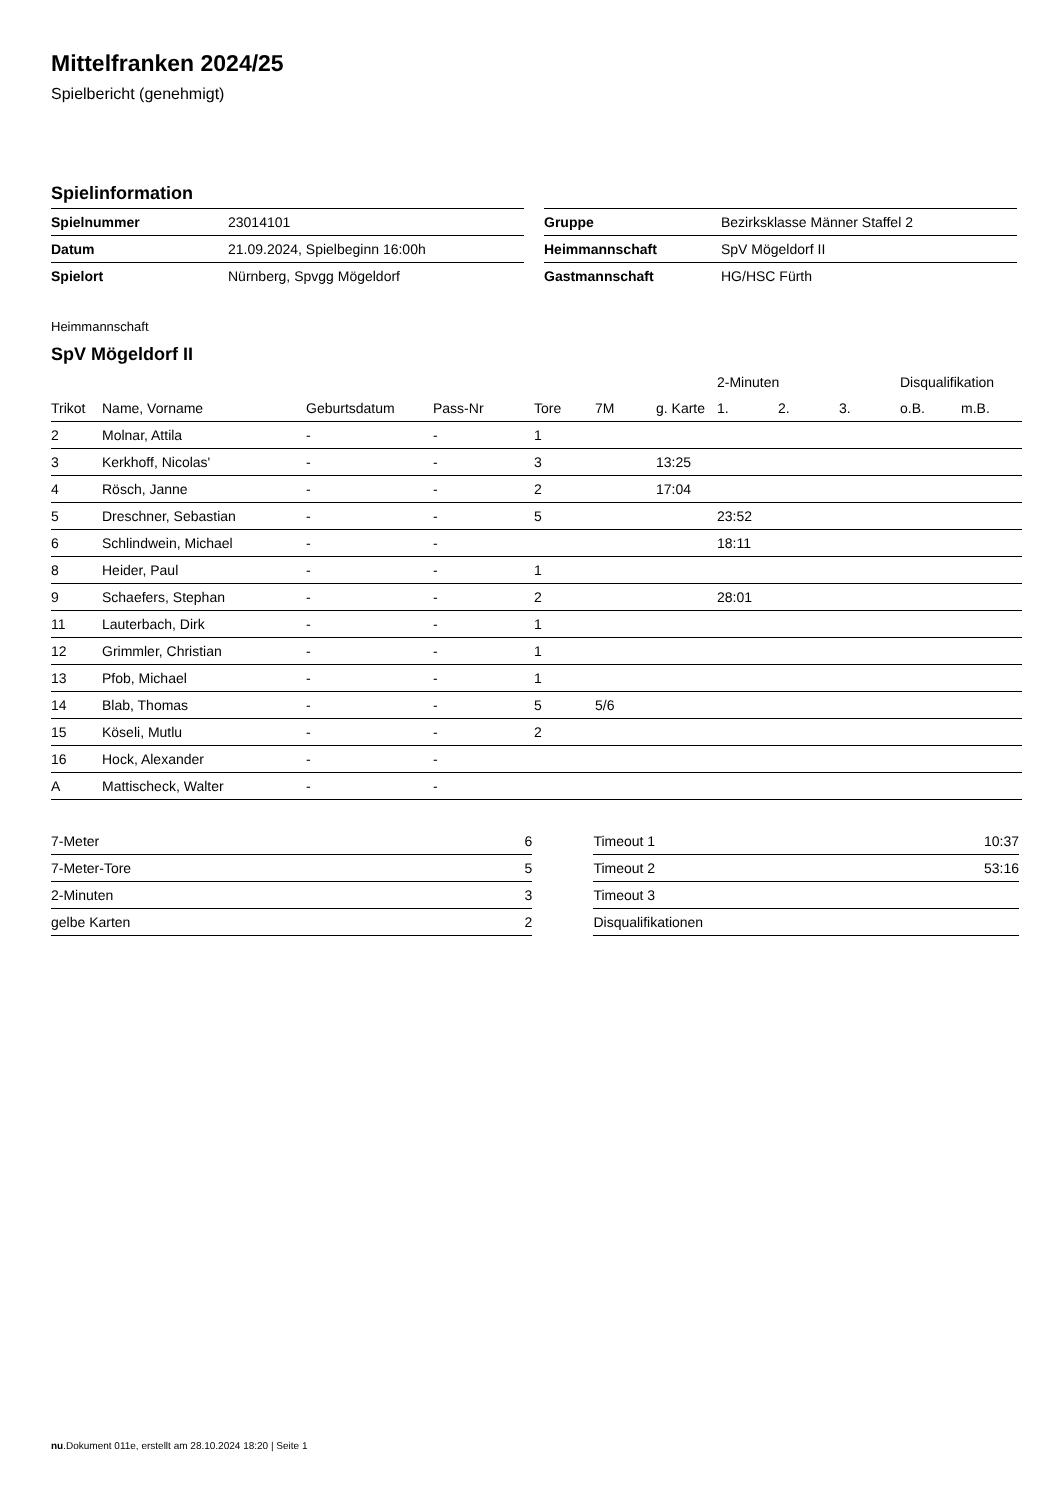Mittelfranken 2024/25
Spielbericht (genehmigt)
Spielinformation
| Spielnummer | 23014101 |
| Datum | 21.09.2024, Spielbeginn 16:00h |
| Spielort | Nürnberg, Spvgg Mögeldorf |
| Gruppe | Bezirksklasse Männer Staffel 2 |
| Heimmannschaft | SpV Mögeldorf II |
| Gastmannschaft | HG/HSC Fürth |
Heimmannschaft
SpV Mögeldorf II
| | | | | | | | 2-Minuten | | | Disqualifikation | |
| --- | --- | --- | --- | --- | --- | --- | --- | --- | --- | --- | --- |
| Trikot | Name, Vorname | Geburtsdatum | Pass-Nr | Tore | 7M | g. Karte | 1. | 2. | 3. | o.B. | m.B. |
| 2 | Molnar, Attila | - | - | 1 | | | | | | | |
| 3 | Kerkhoff, Nicolas' | - | - | 3 | | 13:25 | | | | | |
| 4 | Rösch, Janne | - | - | 2 | | 17:04 | | | | | |
| 5 | Dreschner, Sebastian | - | - | 5 | | | 23:52 | | | | |
| 6 | Schlindwein, Michael | - | - | | | | 18:11 | | | | |
| 8 | Heider, Paul | - | - | 1 | | | | | | | |
| 9 | Schaefers, Stephan | - | - | 2 | | | 28:01 | | | | |
| 11 | Lauterbach, Dirk | - | - | 1 | | | | | | | |
| 12 | Grimmler, Christian | - | - | 1 | | | | | | | |
| 13 | Pfob, Michael | - | - | 1 | | | | | | | |
| 14 | Blab, Thomas | - | - | 5 | 5/6 | | | | | | |
| 15 | Köseli, Mutlu | - | - | 2 | | | | | | | |
| 16 | Hock, Alexander | - | - | | | | | | | | |
| A | Mattischeck, Walter | - | - | | | | | | | | |
| 7-Meter | 6 |
| 7-Meter-Tore | 5 |
| 2-Minuten | 3 |
| gelbe Karten | 2 |
| Timeout 1 | 10:37 |
| Timeout 2 | 53:16 |
| Timeout 3 | |
| Disqualifikationen | |
nu.Dokument 011e, erstellt am 28.10.2024 18:20 | Seite 1